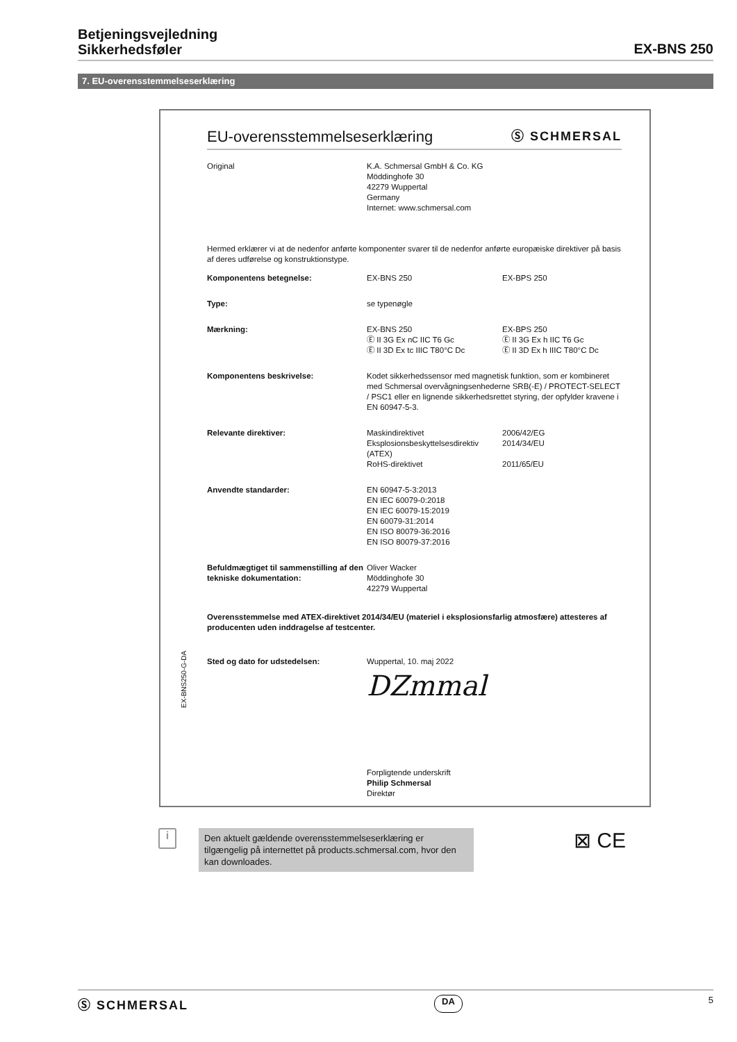Betjeningsvejledning
Sikkerhedsføler
EX-BNS 250
7. EU-overensstemmelseserklæring
EU-overensstemmelseserklæring Ⓢ SCHMERSAL
| Original | K.A. Schmersal GmbH & Co. KG Möddinghofe 30 42279 Wuppertal Germany Internet: www.schmersal.com |
Hermed erklærer vi at de nedenfor anførte komponenter svarer til de nedenfor anførte europæiske direktiver på basis af deres udførelse og konstruktionstype.
| Komponentens betegnelse: | EX-BNS 250 | EX-BPS 250 | |
| Type: | se typenøgle | | |
| Mærkning: | EX-BNS 250 Ⓔ II 3G Ex nC IIC T6 Gc Ⓔ II 3D Ex tc IIIC T80°C Dc | EX-BPS 250 Ⓔ II 3G Ex h IIC T6 Gc Ⓔ II 3D Ex h IIIC T80°C Dc | |
| Komponentens beskrivelse: | Kodet sikkerhedssensor med magnetisk funktion, som er kombineret med Schmersal overvågningsenhederne SRB(-E) / PROTECT-SELECT / PSC1 eller en lignende sikkerhedsrettet styring, der opfylder kravene i EN 60947-5-3. | | |
| Relevante direktiver: | Maskindirektivet Eksplosionsbeskyttelsesdirektiv (ATEX) RoHS-direktivet | | 2006/42/EG 2014/34/EU 2011/65/EU |
| Anvendte standarder: | EN 60947-5-3:2013 EN IEC 60079-0:2018 EN IEC 60079-15:2019 EN 60079-31:2014 EN ISO 80079-36:2016 EN ISO 80079-37:2016 | | |
| Befuldmægtiget til sammenstilling af den tekniske dokumentation: | Oliver Wacker Möddinghofe 30 42279 Wuppertal | | |
Overensstemmelse med ATEX-direktivet 2014/34/EU (materiel i eksplosionsfarlig atmosfære) attesteres af producenten uden inddragelse af testcenter.
| Sted og dato for udstedelsen: | Wuppertal, 10. maj 2022 Ǳmmal Forpligtende underskrift Philip Schmersal Direktør |
EX-BNS250-G-DA
i
Den aktuelt gældende overensstemmelseserklæring er tilgængelig på internettet på products.schmersal.com, hvor den kan downloades.
⊠ CE
Ⓢ SCHMERSAL DA 5